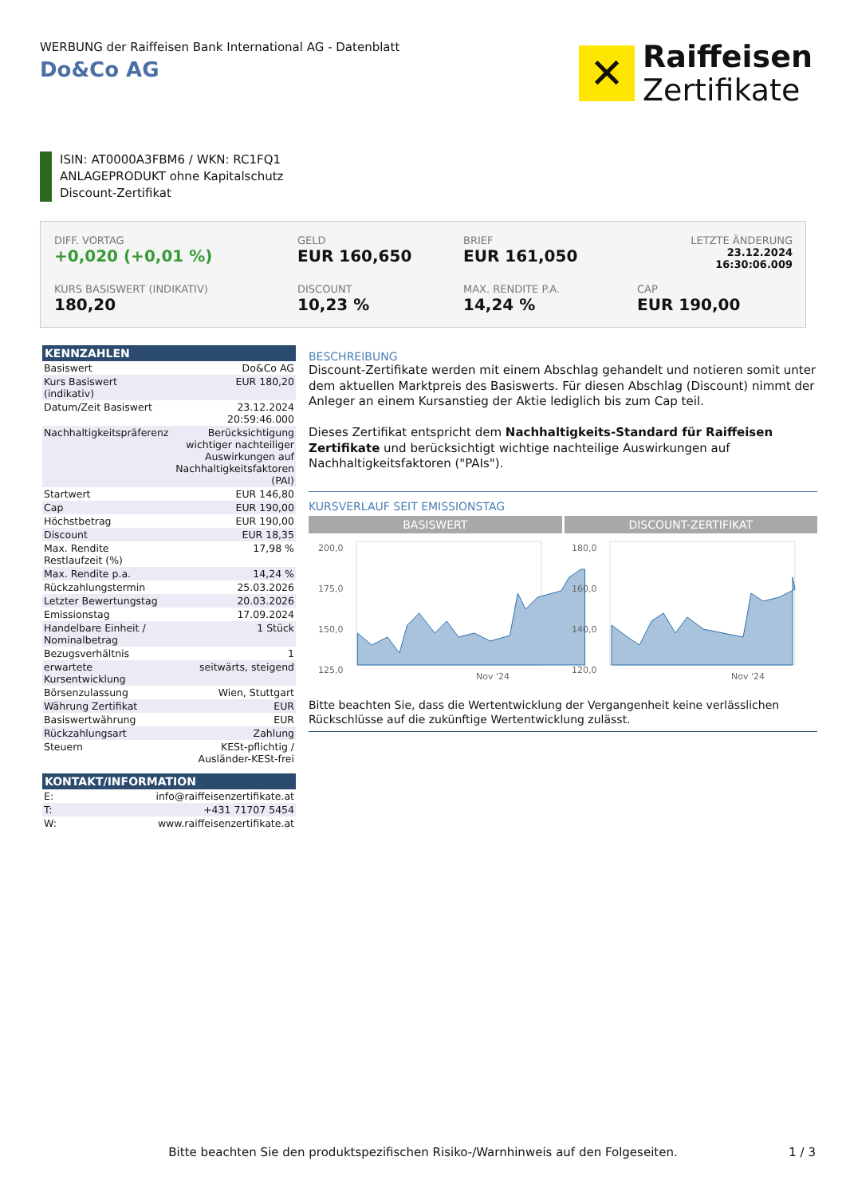WERBUNG der Raiffeisen Bank International AG - Datenblatt
Do&Co AG
✕
Raiffeisen
Zertifikate
ISIN: AT0000A3FBM6 / WKN: RC1FQ1
ANLAGEPRODUKT ohne Kapitalschutz
Discount-Zertifikat
DIFF. VORTAG
+0,020 (+0,01 %)
GELD
EUR 160,650
BRIEF
EUR 161,050
LETZTE ÄNDERUNG
23.12.2024
16:30:06.009
KURS BASISWERT (INDIKATIV)
180,20
DISCOUNT
10,23 %
MAX. RENDITE P.A.
14,24 %
CAP
EUR 190,00
KENNZAHLEN
| Basiswert | Do&Co AG |
| Kurs Basiswert (indikativ) | EUR 180,20 |
| Datum/Zeit Basiswert | 23.12.2024 20:59:46.000 |
| Nachhaltigkeitspräferenz | Berücksichtigung wichtiger nachteiliger Auswirkungen auf Nachhaltigkeitsfaktoren (PAI) |
| Startwert | EUR 146,80 |
| Cap | EUR 190,00 |
| Höchstbetrag | EUR 190,00 |
| Discount | EUR 18,35 |
| Max. Rendite Restlaufzeit (%) | 17,98 % |
| Max. Rendite p.a. | 14,24 % |
| Rückzahlungstermin | 25.03.2026 |
| Letzter Bewertungstag | 20.03.2026 |
| Emissionstag | 17.09.2024 |
| Handelbare Einheit / Nominalbetrag | 1 Stück |
| Bezugsverhältnis | 1 |
| erwartete Kursentwicklung | seitwärts, steigend |
| Börsenzulassung | Wien, Stuttgart |
| Währung Zertifikat | EUR |
| Basiswertwährung | EUR |
| Rückzahlungsart | Zahlung |
| Steuern | KESt-pflichtig / Ausländer-KESt-frei |
KONTAKT/INFORMATION
| E: | info@raiffeisenzertifikate.at |
| T: | +431 71707 5454 |
| W: | www.raiffeisenzertifikate.at |
BESCHREIBUNG
Discount-Zertifikate werden mit einem Abschlag gehandelt und notieren somit unter dem aktuellen Marktpreis des Basiswerts. Für diesen Abschlag (Discount) nimmt der Anleger an einem Kursanstieg der Aktie lediglich bis zum Cap teil.
Dieses Zertifikat entspricht dem Nachhaltigkeits-Standard für Raiffeisen Zertifikate und berücksichtigt wichtige nachteilige Auswirkungen auf Nachhaltigkeitsfaktoren ("PAIs").
KURSVERLAUF SEIT EMISSIONSTAG
BASISWERT DISCOUNT-ZERTIFIKAT
200,0
175,0
150,0
125,0
Nov '24
180,0
160,0
140,0
120,0
Nov '24
Bitte beachten Sie, dass die Wertentwicklung der Vergangenheit keine verlässlichen Rückschlüsse auf die zukünftige Wertentwicklung zulässt.
Bitte beachten Sie den produktspezifischen Risiko-/Warnhinweis auf den Folgeseiten.
1 / 3